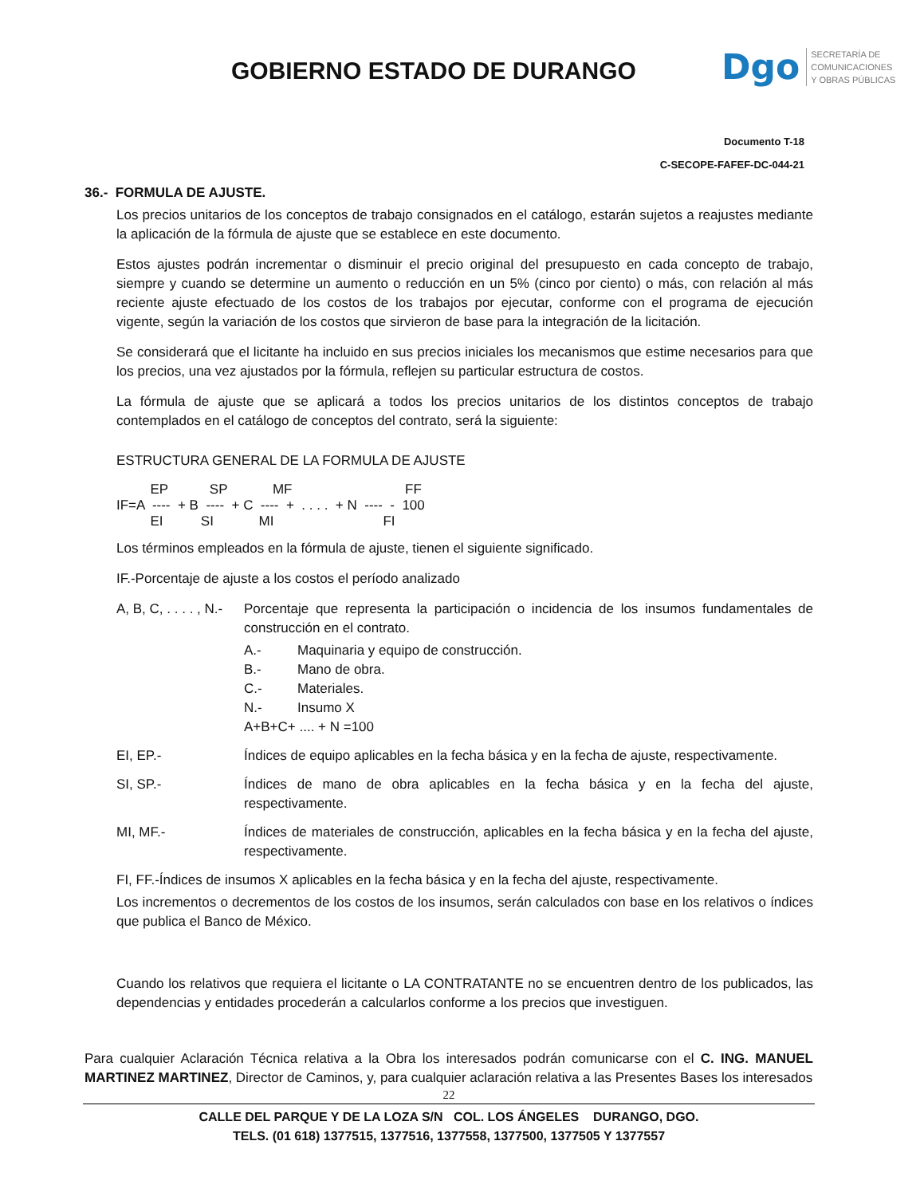GOBIERNO ESTADO DE DURANGO
Dgo
SECRETARÍA DE
COMUNICACIONES
Y OBRAS PÚBLICAS
Documento T-18
C-SECOPE-FAFEF-DC-044-21
36.- FORMULA DE AJUSTE.
Los precios unitarios de los conceptos de trabajo consignados en el catálogo, estarán sujetos a reajustes mediante la aplicación de la fórmula de ajuste que se establece en este documento.
Estos ajustes podrán incrementar o disminuir el precio original del presupuesto en cada concepto de trabajo, siempre y cuando se determine un aumento o reducción en un 5% (cinco por ciento) o más, con relación al más reciente ajuste efectuado de los costos de los trabajos por ejecutar, conforme con el programa de ejecución vigente, según la variación de los costos que sirvieron de base para la integración de la licitación.
Se considerará que el licitante ha incluido en sus precios iniciales los mecanismos que estime necesarios para que los precios, una vez ajustados por la fórmula, reflejen su particular estructura de costos.
La fórmula de ajuste que se aplicará a todos los precios unitarios de los distintos conceptos de trabajo contemplados en el catálogo de conceptos del contrato, será la siguiente:
ESTRUCTURA GENERAL DE LA FORMULA DE AJUSTE
EP SP MF FF IF=A ---- + B ---- + C ---- + . . . . + N ---- - 100 EI SI MI FI
Los términos empleados en la fórmula de ajuste, tienen el siguiente significado.
IF.-Porcentaje de ajuste a los costos el período analizado
A, B, C, . . . . , N.-
Porcentaje que representa la participación o incidencia de los insumos fundamentales de construcción en el contrato.
A.- Maquinaria y equipo de construcción.
B.- Mano de obra.
C.- Materiales.
N.- Insumo X
A+B+C+ .... + N =100
EI, EP.- Índices de equipo aplicables en la fecha básica y en la fecha de ajuste, respectivamente.
SI, SP.- Índices de mano de obra aplicables en la fecha básica y en la fecha del ajuste, respectivamente.
MI, MF.- Índices de materiales de construcción, aplicables en la fecha básica y en la fecha del ajuste, respectivamente.
FI, FF.-Índices de insumos X aplicables en la fecha básica y en la fecha del ajuste, respectivamente.
Los incrementos o decrementos de los costos de los insumos, serán calculados con base en los relativos o índices que publica el Banco de México.
Cuando los relativos que requiera el licitante o LA CONTRATANTE no se encuentren dentro de los publicados, las dependencias y entidades procederán a calcularlos conforme a los precios que investiguen.
Para cualquier Aclaración Técnica relativa a la Obra los interesados podrán comunicarse con el C. ING. MANUEL MARTINEZ MARTINEZ, Director de Caminos, y, para cualquier aclaración relativa a las Presentes Bases los interesados
22
CALLE DEL PARQUE Y DE LA LOZA S/N COL. LOS ÁNGELES DURANGO, DGO.
TELS. (01 618) 1377515, 1377516, 1377558, 1377500, 1377505 Y 1377557